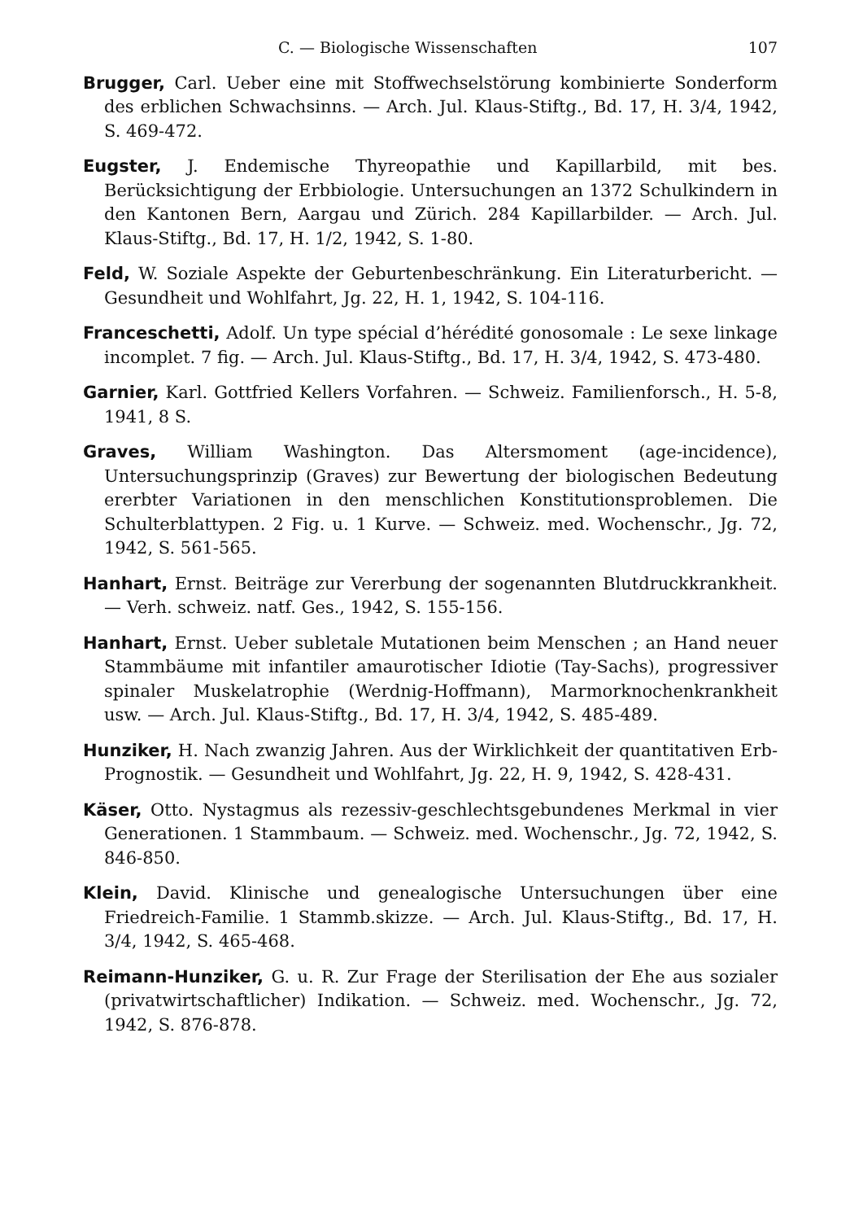C. — Biologische Wissenschaften 107
Brugger, Carl. Ueber eine mit Stoffwechselstörung kombinierte Sonderform des erblichen Schwachsinns. — Arch. Jul. Klaus-Stiftg., Bd. 17, H. 3/4, 1942, S. 469-472.
Eugster, J. Endemische Thyreopathie und Kapillarbild, mit bes. Berücksichtigung der Erbbiologie. Untersuchungen an 1372 Schulkindern in den Kantonen Bern, Aargau und Zürich. 284 Kapillarbilder. — Arch. Jul. Klaus-Stiftg., Bd. 17, H. 1/2, 1942, S. 1-80.
Feld, W. Soziale Aspekte der Geburtenbeschränkung. Ein Literaturbericht. — Gesundheit und Wohlfahrt, Jg. 22, H. 1, 1942, S. 104-116.
Franceschetti, Adolf. Un type spécial d’hérédité gonosomale : Le sexe linkage incomplet. 7 fig. — Arch. Jul. Klaus-Stiftg., Bd. 17, H. 3/4, 1942, S. 473-480.
Garnier, Karl. Gottfried Kellers Vorfahren. — Schweiz. Familienforsch., H. 5-8, 1941, 8 S.
Graves, William Washington. Das Altersmoment (age-incidence), Untersuchungsprinzip (Graves) zur Bewertung der biologischen Bedeutung ererbter Variationen in den menschlichen Konstitutionsproblemen. Die Schulterblattypen. 2 Fig. u. 1 Kurve. — Schweiz. med. Wochenschr., Jg. 72, 1942, S. 561-565.
Hanhart, Ernst. Beiträge zur Vererbung der sogenannten Blutdruckkrankheit. — Verh. schweiz. natf. Ges., 1942, S. 155-156.
Hanhart, Ernst. Ueber subletale Mutationen beim Menschen ; an Hand neuer Stammbäume mit infantiler amaurotischer Idiotie (Tay-Sachs), progressiver spinaler Muskelatrophie (Werdnig-Hoffmann), Marmorknochenkrankheit usw. — Arch. Jul. Klaus-Stiftg., Bd. 17, H. 3/4, 1942, S. 485-489.
Hunziker, H. Nach zwanzig Jahren. Aus der Wirklichkeit der quantitativen Erb-Prognostik. — Gesundheit und Wohlfahrt, Jg. 22, H. 9, 1942, S. 428-431.
Käser, Otto. Nystagmus als rezessiv-geschlechtsgebundenes Merkmal in vier Generationen. 1 Stammbaum. — Schweiz. med. Wochenschr., Jg. 72, 1942, S. 846-850.
Klein, David. Klinische und genealogische Untersuchungen über eine Friedreich-Familie. 1 Stammb.skizze. — Arch. Jul. Klaus-Stiftg., Bd. 17, H. 3/4, 1942, S. 465-468.
Reimann-Hunziker, G. u. R. Zur Frage der Sterilisation der Ehe aus sozialer (privatwirtschaftlicher) Indikation. — Schweiz. med. Wochenschr., Jg. 72, 1942, S. 876-878.